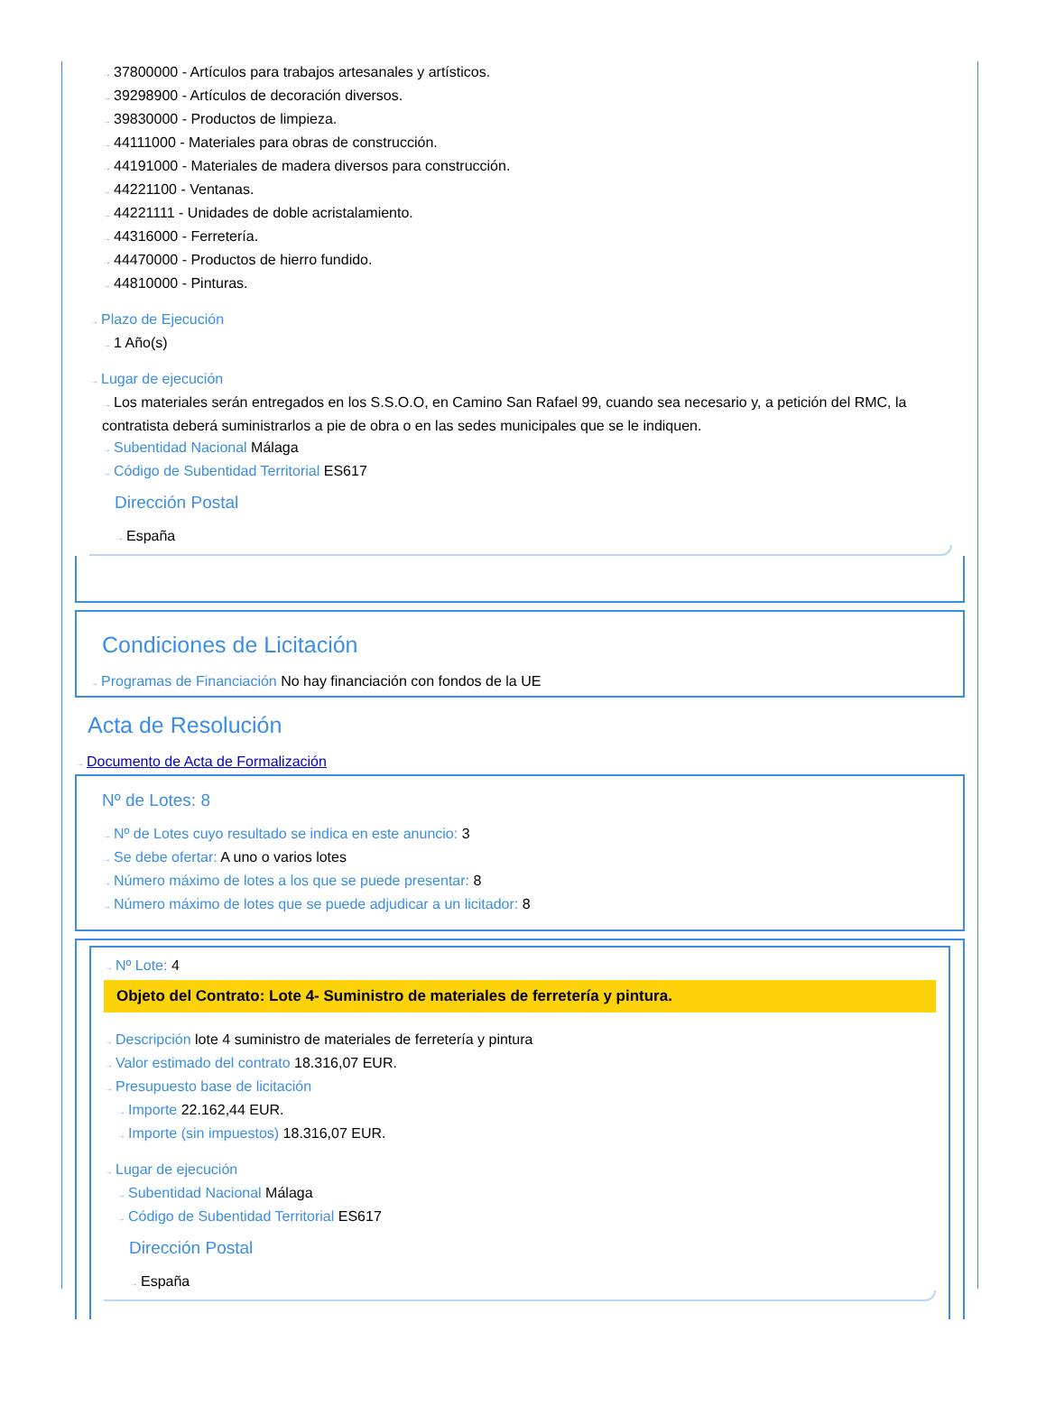→ 37800000 - Artículos para trabajos artesanales y artísticos.
→ 39298900 - Artículos de decoración diversos.
→ 39830000 - Productos de limpieza.
→ 44111000 - Materiales para obras de construcción.
→ 44191000 - Materiales de madera diversos para construcción.
→ 44221100 - Ventanas.
→ 44221111 - Unidades de doble acristalamiento.
→ 44316000 - Ferretería.
→ 44470000 - Productos de hierro fundido.
→ 44810000 - Pinturas.
→ Plazo de Ejecución
→ 1 Año(s)
→ Lugar de ejecución
→ Los materiales serán entregados en los S.S.O.O, en Camino San Rafael 99, cuando sea necesario y, a petición del RMC, la contratista deberá suministrarlos a pie de obra o en las sedes municipales que se le indiquen.
→ Subentidad Nacional Málaga
→ Código de Subentidad Territorial ES617
Dirección Postal
→ España
Condiciones de Licitación
→ Programas de Financiación No hay financiación con fondos de la UE
Acta de Resolución
→ Documento de Acta de Formalización
Nº de Lotes: 8
→ Nº de Lotes cuyo resultado se indica en este anuncio: 3
→ Se debe ofertar: A uno o varios lotes
→ Número máximo de lotes a los que se puede presentar: 8
→ Número máximo de lotes que se puede adjudicar a un licitador: 8
→ Nº Lote: 4
Objeto del Contrato: Lote 4- Suministro de materiales de ferretería y pintura.
→ Descripción lote 4 suministro de materiales de ferretería y pintura
→ Valor estimado del contrato 18.316,07 EUR.
→ Presupuesto base de licitación
→ Importe 22.162,44 EUR.
→ Importe (sin impuestos) 18.316,07 EUR.
→ Lugar de ejecución
→ Subentidad Nacional Málaga
→ Código de Subentidad Territorial ES617
Dirección Postal
→ España